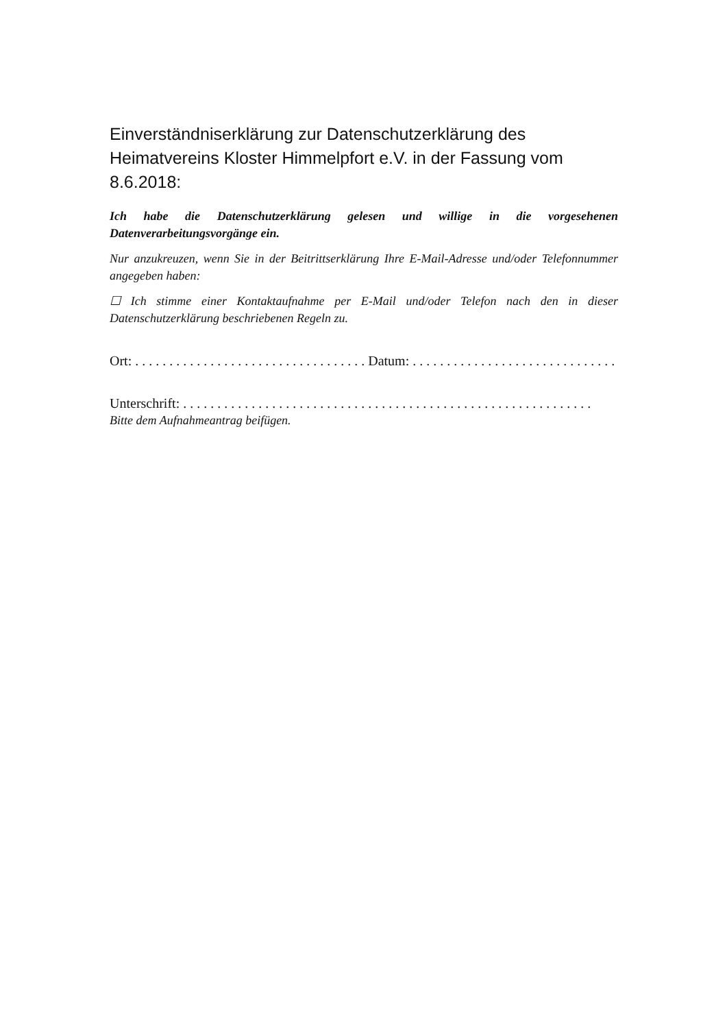Einverständniserklärung zur Datenschutzerklärung des Heimatvereins Kloster Himmelpfort e.V. in der Fassung vom 8.6.2018:
Ich habe die Datenschutzerklärung gelesen und willige in die vorgesehenen Datenverarbeitungsvorgänge ein.
Nur anzukreuzen, wenn Sie in der Beitrittserklärung Ihre E-Mail-Adresse und/oder Telefonnummer angegeben haben:
☐ Ich stimme einer Kontaktaufnahme per E-Mail und/oder Telefon nach den in dieser Datenschutzerklärung beschriebenen Regeln zu.
Ort: . . . . . . . . . . . . . . . . . . . . . . . . . . . . . . . . . . Datum: . . . . . . . . . . . . . . . . . . . . . . . . . . . . . .
Unterschrift: . . . . . . . . . . . . . . . . . . . . . . . . . . . . . . . . . . . . . . . . . . . . . . . . . . . . . . . . . . . .
Bitte dem Aufnahmeantrag beifügen.